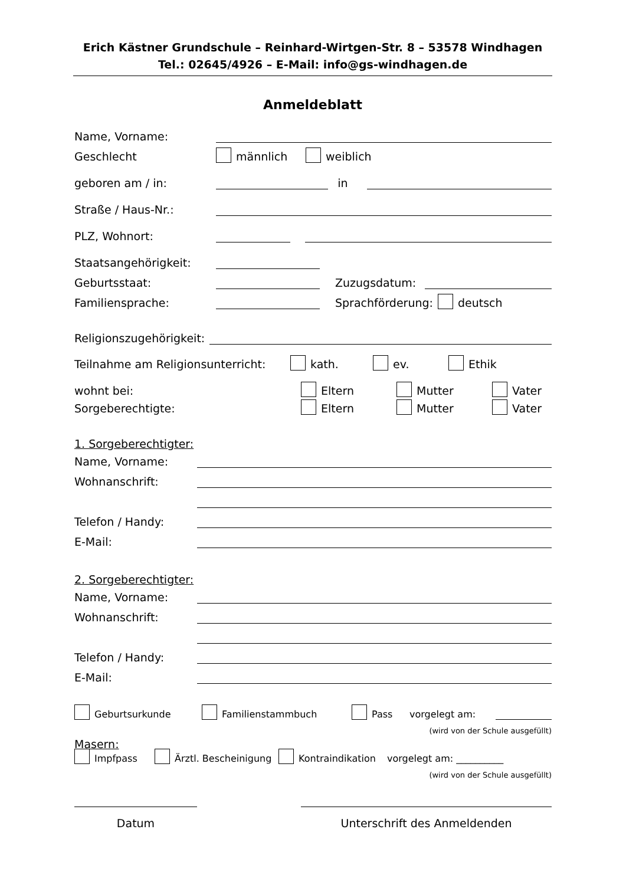Erich Kästner Grundschule – Reinhard-Wirtgen-Str. 8 – 53578 Windhagen
Tel.: 02645/4926 – E-Mail: info@gs-windhagen.de
Anmeldeblatt
Name, Vorname:
Geschlecht männlich weiblich
geboren am / in: in
Straße / Haus-Nr.:
PLZ, Wohnort:
Staatsangehörigkeit:
Geburtsstaat: Zuzugsdatum:
Familiensprache: Sprachförderung: deutsch
Religionszugehörigkeit:
Teilnahme am Religionsunterricht: kath. ev. Ethik
wohnt bei: Eltern Mutter Vater
Sorgeberechtigte: Eltern Mutter Vater
1. Sorgeberechtigter:
Name, Vorname:
Wohnanschrift:
Telefon / Handy:
E-Mail:
2. Sorgeberechtigter:
Name, Vorname:
Wohnanschrift:
Telefon / Handy:
E-Mail:
Geburtsurkunde Familienstammbuch Pass vorgelegt am:
(wird von der Schule ausgefüllt)
Masern:
Impfpass Ärztl. Bescheinigung Kontraindikation vorgelegt am: __________
(wird von der Schule ausgefüllt)
Datum Unterschrift des Anmeldenden